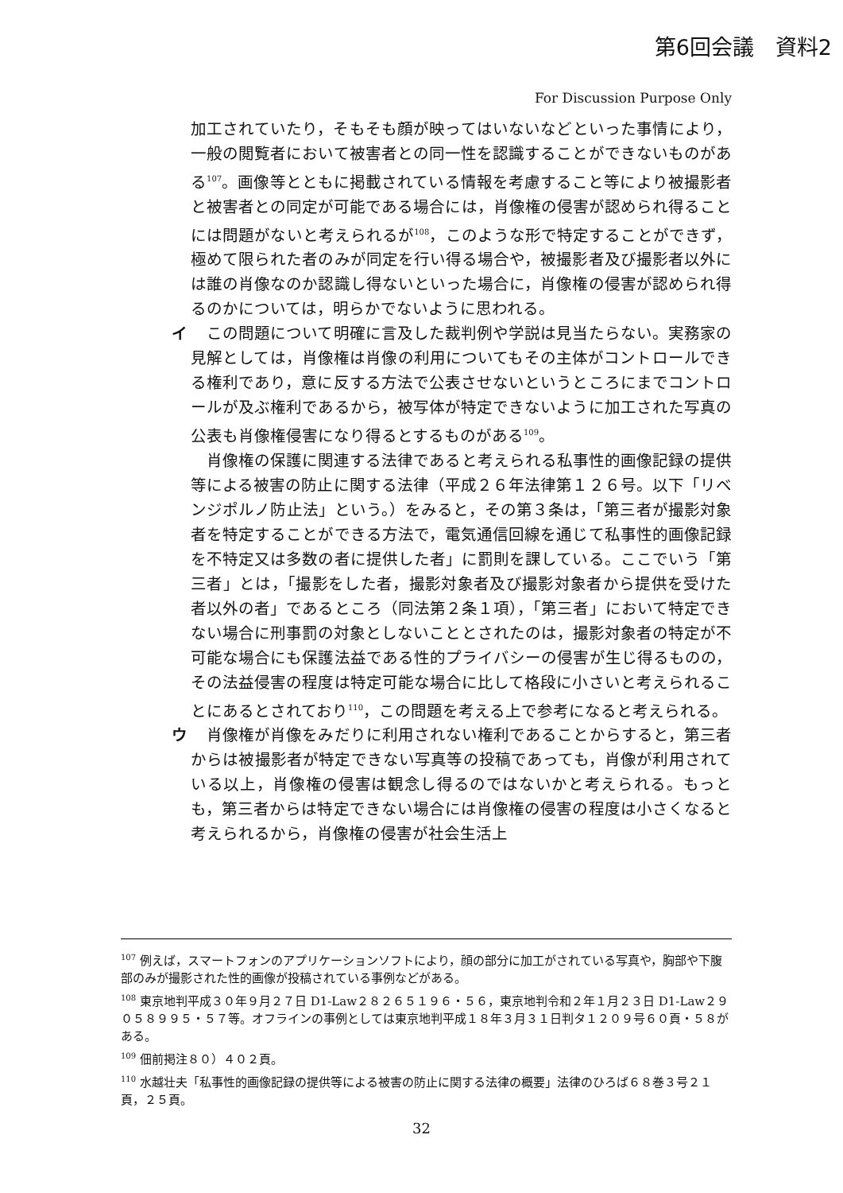第6回会議　資料2
For Discussion Purpose Only
加工されていたり，そもそも顔が映ってはいないなどといった事情により，一般の閲覧者において被害者との同一性を認識することができないものがある<sup>107</sup>。画像等とともに掲載されている情報を考慮すること等により被撮影者と被害者との同定が可能である場合には，肖像権の侵害が認められ得ることには問題がないと考えられるが<sup>108</sup>，このような形で特定することができず，極めて限られた者のみが同定を行い得る場合や，被撮影者及び撮影者以外には誰の肖像なのか認識し得ないといった場合に，肖像権の侵害が認められ得るのかについては，明らかでないように思われる。
イ　この問題について明確に言及した裁判例や学説は見当たらない。実務家の見解としては，肖像権は肖像の利用についてもその主体がコントロールできる権利であり，意に反する方法で公表させないというところにまでコントロールが及ぶ権利であるから，被写体が特定できないように加工された写真の公表も肖像権侵害になり得るとするものがある<sup>109</sup>。
　肖像権の保護に関連する法律であると考えられる私事性的画像記録の提供等による被害の防止に関する法律（平成２６年法律第１２６号。以下「リベンジポルノ防止法」という。）をみると，その第３条は，「第三者が撮影対象者を特定することができる方法で，電気通信回線を通じて私事性的画像記録を不特定又は多数の者に提供した者」に罰則を課している。ここでいう「第三者」とは，「撮影をした者，撮影対象者及び撮影対象者から提供を受けた者以外の者」であるところ（同法第２条１項），「第三者」において特定できない場合に刑事罰の対象としないこととされたのは，撮影対象者の特定が不可能な場合にも保護法益である性的プライバシーの侵害が生じ得るものの，その法益侵害の程度は特定可能な場合に比して格段に小さいと考えられることにあるとされており<sup>110</sup>，この問題を考える上で参考になると考えられる。
ウ　肖像権が肖像をみだりに利用されない権利であることからすると，第三者からは被撮影者が特定できない写真等の投稿であっても，肖像が利用されている以上，肖像権の侵害は観念し得るのではないかと考えられる。もっとも，第三者からは特定できない場合には肖像権の侵害の程度は小さくなると考えられるから，肖像権の侵害が社会生活上
<sup>107</sup> 例えば，スマートフォンのアプリケーションソフトにより，顔の部分に加工がされている写真や，胸部や下腹部のみが撮影された性的画像が投稿されている事例などがある。
<sup>108</sup> 東京地判平成３０年９月２７日 D1-Law２８２６５１９６・５６，東京地判令和２年１月２３日 D1-Law２９０５８９９５・５７等。オフラインの事例としては東京地判平成１８年３月３１日判タ１２０９号６０頁・５８がある。
<sup>109</sup> 佃前掲注８０）４０２頁。
<sup>110</sup> 水越壮夫「私事性的画像記録の提供等による被害の防止に関する法律の概要」法律のひろば６８巻３号２１頁，２５頁。
32